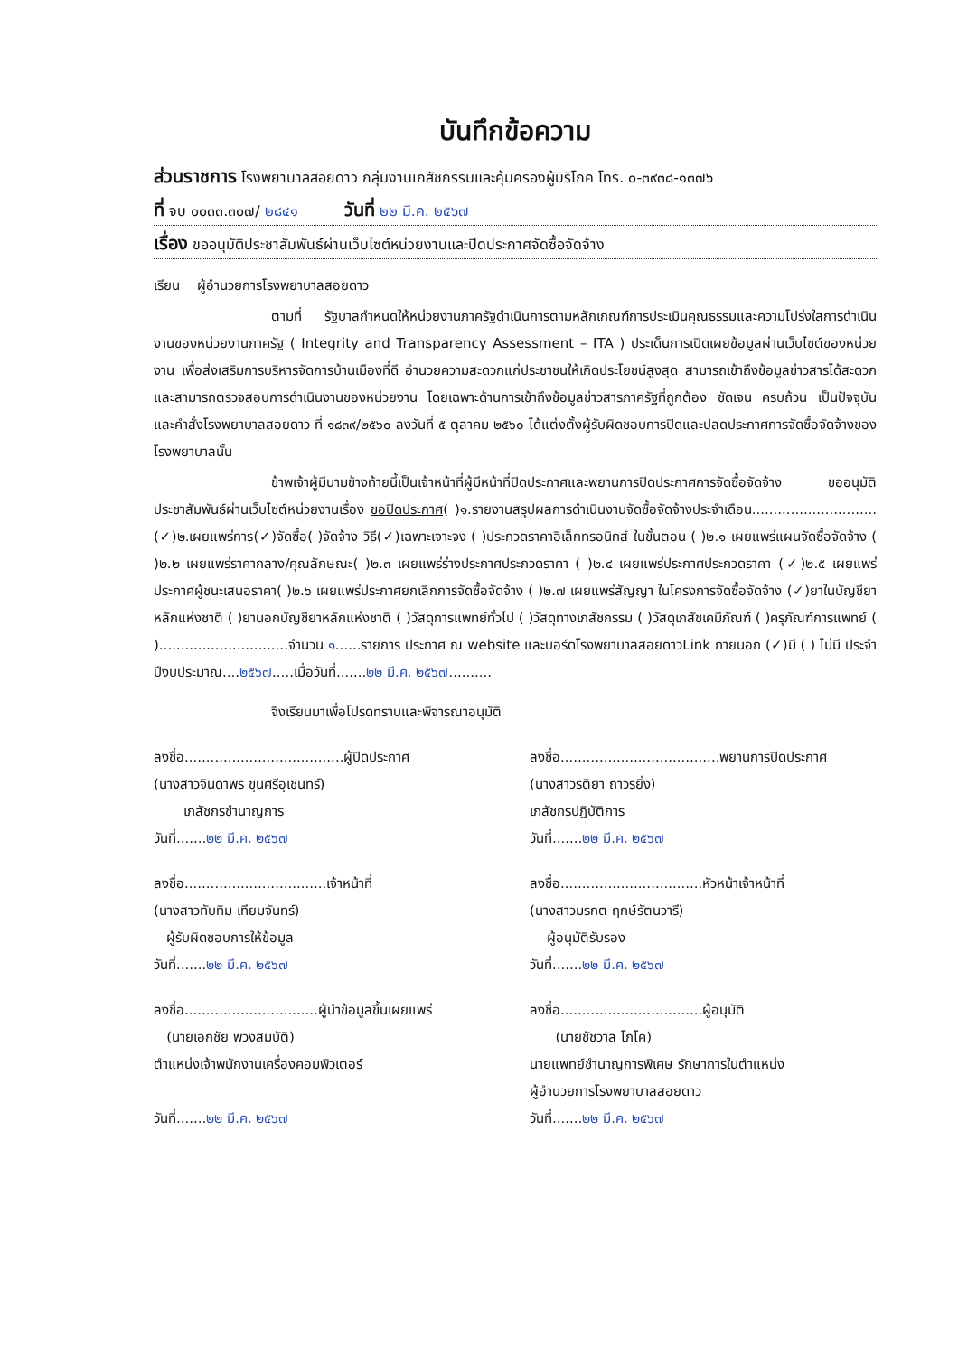บันทึกข้อความ
ส่วนราชการ โรงพยาบาลสอยดาว กลุ่มงานเภสัชกรรมและคุ้มครองผู้บริโภค โทร. ๐-๓๙๓๘-๑๓๗๖
ที่ จบ ๐๐๓๓.๓๐๗/ ๒๘๔๑ วันที่ ๒๒ มี.ค. ๒๕๖๗
เรื่อง ขออนุมัติประชาสัมพันธ์ผ่านเว็บไซต์หน่วยงานและปิดประกาศจัดซื้อจัดจ้าง
เรียน ผู้อำนวยการโรงพยาบาลสอยดาว
ตามที่ รัฐบาลกำหนดให้หน่วยงานภาครัฐดำเนินการตามหลักเกณฑ์การประเมินคุณธรรมและความโปร่งใสการดำเนินงานของหน่วยงานภาครัฐ ( Integrity and Transparency Assessment – ITA ) ประเด็นการเปิดเผยข้อมูลผ่านเว็บไซต์ของหน่วยงาน เพื่อส่งเสริมการบริหารจัดการบ้านเมืองที่ดี อำนวยความสะดวกแก่ประชาชนให้เกิดประโยชน์สูงสุด สามารถเข้าถึงข้อมูลข่าวสารได้สะดวก และสามารถตรวจสอบการดำเนินงานของหน่วยงาน โดยเฉพาะด้านการเข้าถึงข้อมูลข่าวสารภาครัฐที่ถูกต้อง ชัดเจน ครบถ้วน เป็นปัจจุบัน และคำสั่งโรงพยาบาลสอยดาว ที่ ๑๘๓๙/๒๕๖๐ ลงวันที่ ๕ ตุลาคม ๒๕๖๐ ได้แต่งตั้งผู้รับผิดชอบการปิดและปลดประกาศการจัดซื้อจัดจ้างของโรงพยาบาลนั้น
ข้าพเจ้าผู้มีนามข้างท้ายนี้เป็นเจ้าหน้าที่ผู้มีหน้าที่ปิดประกาศและพยานการปิดประกาศการจัดซื้อจัดจ้าง ขออนุมัติประชาสัมพันธ์ผ่านเว็บไซต์หน่วยงานเรื่อง ขอปิดประกาศ( )๑.รายงานสรุปผลการดำเนินงานจัดซื้อจัดจ้างประจำเดือน.............................(✓)๒.เผยแพร่การ(✓)จัดซื้อ( )จัดจ้าง วิธี(✓)เฉพาะเจาะจง ( )ประกวดราคาอิเล็กทรอนิกส์ ในขั้นตอน ( )๒.๑ เผยแพร่แผนจัดซื้อจัดจ้าง ( )๒.๒ เผยแพร่ราคากลาง/คุณลักษณะ( )๒.๓ เผยแพร่ร่างประกาศประกวดราคา ( )๒.๔ เผยแพร่ประกาศประกวดราคา (✓)๒.๕ เผยแพร่ประกาศผู้ชนะเสนอราคา( )๒.๖ เผยแพร่ประกาศยกเลิกการจัดซื้อจัดจ้าง ( )๒.๗ เผยแพร่สัญญา ในโครงการจัดซื้อจัดจ้าง (✓)ยาในบัญชียาหลักแห่งชาติ ( )ยานอกบัญชียาหลักแห่งชาติ ( )วัสดุการแพทย์ทั่วไป ( )วัสดุทางเภสัชกรรม ( )วัสดุเภสัชเคมีภัณฑ์ ( )ครุภัณฑ์การแพทย์ ( )..............................จำนวน ๑......รายการ ประกาศ ณ website และบอร์ดโรงพยาบาลสอยดาวLink ภายนอก (✓)มี ( ) ไม่มี ประจำปีงบประมาณ....๒๕๖๗.....เมื่อวันที่.......๒๒ มี.ค. ๒๕๖๗..........
จึงเรียนมาเพื่อโปรดทราบและพิจารณาอนุมัติ
ลงชื่อ.....................................ผู้ปิดประกาศ
(นางสาวจินดาพร ขุนศรีอุเชนทร์)
เภสัชกรชำนาญการ
วันที่.......๒๒ มี.ค. ๒๕๖๗
ลงชื่อ.....................................พยานการปิดประกาศ
(นางสาวรติยา ถาวรยิ่ง)
เภสัชกรปฏิบัติการ
วันที่.......๒๒ มี.ค. ๒๕๖๗
ลงชื่อ.................................เจ้าหน้าที่
(นางสาวทับทิม เทียมจันทร์)
ผู้รับผิดชอบการให้ข้อมูล
วันที่.......๒๒ มี.ค. ๒๕๖๗
ลงชื่อ.................................หัวหน้าเจ้าหน้าที่
(นางสาวมรกต ฤกษ์รัตนวารี)
ผู้อนุมัติรับรอง
วันที่.......๒๒ มี.ค. ๒๕๖๗
ลงชื่อ...............................ผู้นำข้อมูลขึ้นเผยแพร่
(นายเอกชัย พวงสมบัติ)
ตำแหน่งเจ้าพนักงานเครื่องคอมพิวเตอร์
วันที่.......๒๒ มี.ค. ๒๕๖๗
ลงชื่อ.................................ผู้อนุมัติ
(นายชัชวาล โภโค)
นายแพทย์ชำนาญการพิเศษ รักษาการในตำแหน่ง
ผู้อำนวยการโรงพยาบาลสอยดาว
วันที่.......๒๒ มี.ค. ๒๕๖๗